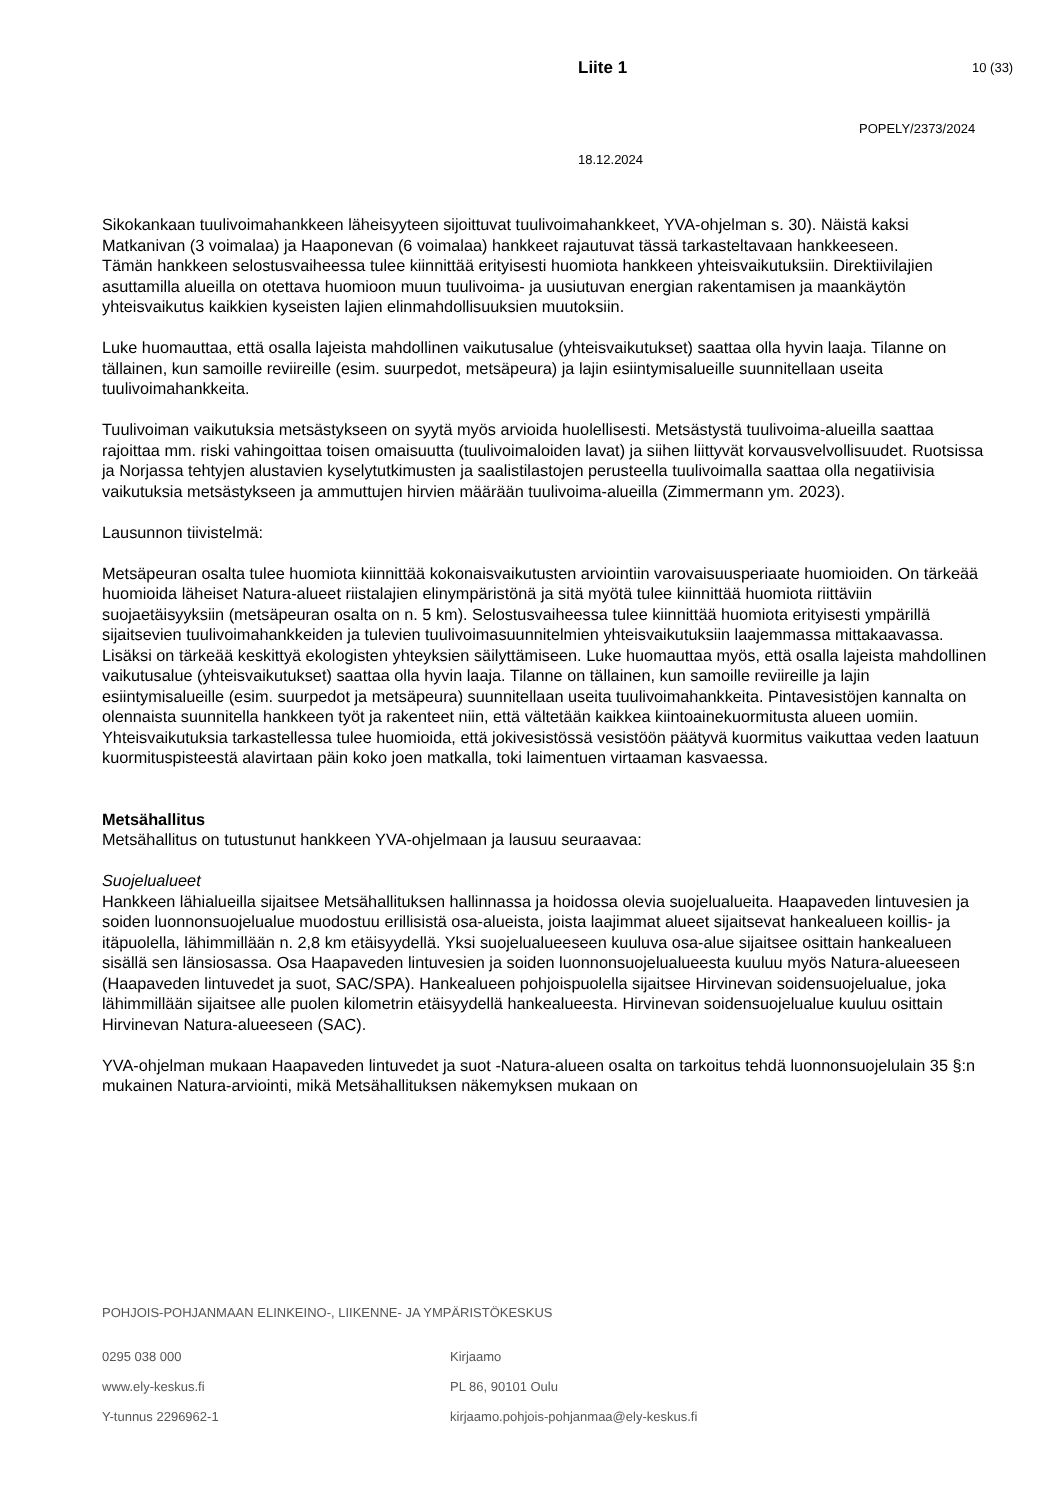Liite 1 10 (33)
POPELY/2373/2024
18.12.2024
Sikokankaan tuulivoimahankkeen läheisyyteen sijoittuvat tuulivoimahankkeet, YVA-ohjelman s. 30). Näistä kaksi Matkanivan (3 voimalaa) ja Haaponevan (6 voimalaa) hankkeet rajautuvat tässä tarkasteltavaan hankkeeseen.
Tämän hankkeen selostusvaiheessa tulee kiinnittää erityisesti huomiota hankkeen yhteisvaikutuksiin. Direktiivilajien asuttamilla alueilla on otettava huomioon muun tuulivoima- ja uusiutuvan energian rakentamisen ja maankäytön yhteisvaikutus kaikkien kyseisten lajien elinmahdollisuuksien muutoksiin.
Luke huomauttaa, että osalla lajeista mahdollinen vaikutusalue (yhteisvaikutukset) saattaa olla hyvin laaja. Tilanne on tällainen, kun samoille reviireille (esim. suurpedot, metsäpeura) ja lajin esiintymisalueille suunnitellaan useita tuulivoimahankkeita.
Tuulivoiman vaikutuksia metsästykseen on syytä myös arvioida huolellisesti. Metsästystä tuulivoima-alueilla saattaa rajoittaa mm. riski vahingoittaa toisen omaisuutta (tuulivoimaloiden lavat) ja siihen liittyvät korvausvelvollisuudet. Ruotsissa ja Norjassa tehtyjen alustavien kyselytutkimusten ja saalistilastojen perusteella tuulivoimalla saattaa olla negatiivisia vaikutuksia metsästykseen ja ammuttujen hirvien määrään tuulivoima-alueilla (Zimmermann ym. 2023).
Lausunnon tiivistelmä:
Metsäpeuran osalta tulee huomiota kiinnittää kokonaisvaikutusten arviointiin varovaisuusperiaate huomioiden. On tärkeää huomioida läheiset Natura-alueet riistalajien elinympäristönä ja sitä myötä tulee kiinnittää huomiota riittäviin suojaetäisyyksiin (metsäpeuran osalta on n. 5 km). Selostusvaiheessa tulee kiinnittää huomiota erityisesti ympärillä sijaitsevien tuulivoimahankkeiden ja tulevien tuulivoimasuunnitelmien yhteisvaikutuksiin laajemmassa mittakaavassa. Lisäksi on tärkeää keskittyä ekologisten yhteyksien säilyttämiseen. Luke huomauttaa myös, että osalla lajeista mahdollinen vaikutusalue (yhteisvaikutukset) saattaa olla hyvin laaja. Tilanne on tällainen, kun samoille reviireille ja lajin esiintymisalueille (esim. suurpedot ja metsäpeura) suunnitellaan useita tuulivoimahankkeita. Pintavesistöjen kannalta on olennaista suunnitella hankkeen työt ja rakenteet niin, että vältetään kaikkea kiintoainekuormitusta alueen uomiin. Yhteisvaikutuksia tarkastellessa tulee huomioida, että jokivesistössä vesistöön päätyvä kuormitus vaikuttaa veden laatuun kuormituspisteestä alavirtaan päin koko joen matkalla, toki laimentuen virtaaman kasvaessa.
Metsähallitus
Metsähallitus on tutustunut hankkeen YVA-ohjelmaan ja lausuu seuraavaa:
Suojelualueet
Hankkeen lähialueilla sijaitsee Metsähallituksen hallinnassa ja hoidossa olevia suojelualueita. Haapaveden lintuvesien ja soiden luonnonsuojelualue muodostuu erillisistä osa-alueista, joista laajimmat alueet sijaitsevat hankealueen koillis- ja itäpuolella, lähimmillään n. 2,8 km etäisyydellä. Yksi suojelualueeseen kuuluva osa-alue sijaitsee osittain hankealueen sisällä sen länsiosassa. Osa Haapaveden lintuvesien ja soiden luonnonsuojelualueesta kuuluu myös Natura-alueeseen (Haapaveden lintuvedet ja suot, SAC/SPA). Hankealueen pohjoispuolella sijaitsee Hirvinevan soidensuojelualue, joka lähimmillään sijaitsee alle puolen kilometrin etäisyydellä hankealueesta. Hirvinevan soidensuojelualue kuuluu osittain Hirvinevan Natura-alueeseen (SAC).
YVA-ohjelman mukaan Haapaveden lintuvedet ja suot -Natura-alueen osalta on tarkoitus tehdä luonnonsuojelulain 35 §:n mukainen Natura-arviointi, mikä Metsähallituksen näkemyksen mukaan on
POHJOIS-POHJANMAAN ELINKEINO-, LIIKENNE- JA YMPÄRISTÖKESKUS
0295 038 000
www.ely-keskus.fi
Y-tunnus 2296962-1
Kirjaamo
PL 86, 90101 Oulu
kirjaamo.pohjois-pohjanmaa@ely-keskus.fi